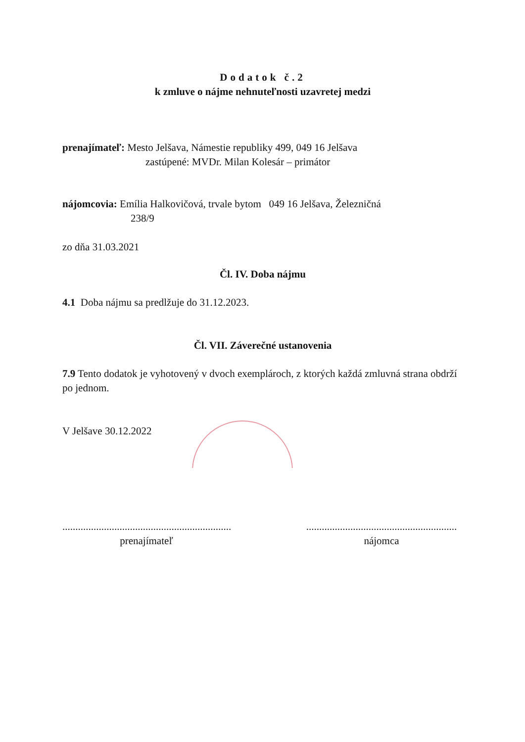Dodatok č.2
k zmluve o nájme nehnuteľnosti uzavretej medzi
prenajímateľ: Mesto Jelšava, Námestie republiky 499, 049 16 Jelšava
zastúpené: MVDr. Milan Kolesár – primátor
nájomcovia: Emília Halkovičová, trvale bytom 049 16 Jelšava, Železničná
238/9
zo dňa 31.03.2021
Čl. IV. Doba nájmu
4.1 Doba nájmu sa predlžuje do 31.12.2023.
Čl. VII. Záverečné ustanovenia
7.9 Tento dodatok je vyhotovený v dvoch exemplároch, z ktorých každá zmluvná strana obdrží po jednom.
V Jelšave 30.12.2022
.................................................................
prenajímateľ
..........................................................
nájomca